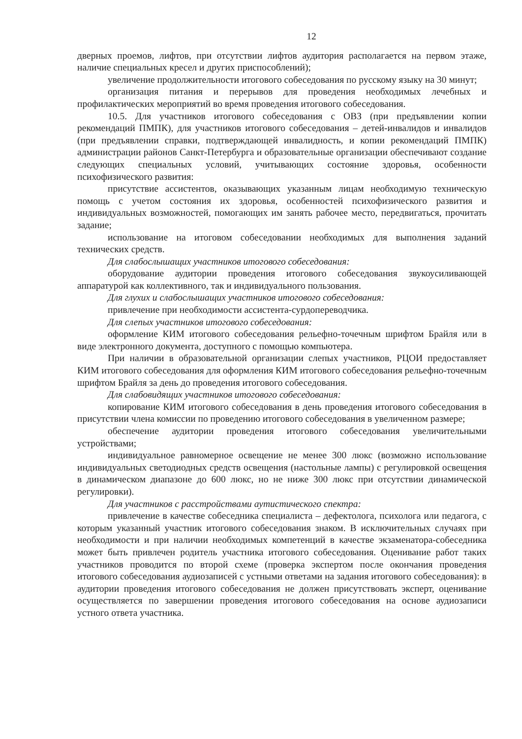12
дверных проемов, лифтов, при отсутствии лифтов аудитория располагается на первом этаже, наличие специальных кресел и других приспособлений);
увеличение продолжительности итогового собеседования по русскому языку на 30 минут;
организация питания и перерывов для проведения необходимых лечебных и профилактических мероприятий во время проведения итогового собеседования.
10.5. Для участников итогового собеседования с ОВЗ (при предъявлении копии рекомендаций ПМПК), для участников итогового собеседования – детей-инвалидов и инвалидов (при предъявлении справки, подтверждающей инвалидность, и копии рекомендаций ПМПК) администрации районов Санкт-Петербурга и образовательные организации обеспечивают создание следующих специальных условий, учитывающих состояние здоровья, особенности психофизического развития:
присутствие ассистентов, оказывающих указанным лицам необходимую техническую помощь с учетом состояния их здоровья, особенностей психофизического развития и индивидуальных возможностей, помогающих им занять рабочее место, передвигаться, прочитать задание;
использование на итоговом собеседовании необходимых для выполнения заданий технических средств.
Для слабослышащих участников итогового собеседования:
оборудование аудитории проведения итогового собеседования звукоусиливающей аппаратурой как коллективного, так и индивидуального пользования.
Для глухих и слабослышащих участников итогового собеседования:
привлечение при необходимости ассистента-сурдопереводчика.
Для слепых участников итогового собеседования:
оформление КИМ итогового собеседования рельефно-точечным шрифтом Брайля или в виде электронного документа, доступного с помощью компьютера.
При наличии в образовательной организации слепых участников, РЦОИ предоставляет КИМ итогового собеседования для оформления КИМ итогового собеседования рельефно-точечным шрифтом Брайля за день до проведения итогового собеседования.
Для слабовидящих участников итогового собеседования:
копирование КИМ итогового собеседования в день проведения итогового собеседования в присутствии члена комиссии по проведению итогового собеседования в увеличенном размере;
обеспечение аудитории проведения итогового собеседования увеличительными устройствами;
индивидуальное равномерное освещение не менее 300 люкс (возможно использование индивидуальных светодиодных средств освещения (настольные лампы) с регулировкой освещения в динамическом диапазоне до 600 люкс, но не ниже 300 люкс при отсутствии динамической регулировки).
Для участников с расстройствами аутистического спектра:
привлечение в качестве собеседника специалиста – дефектолога, психолога или педагога, с которым указанный участник итогового собеседования знаком. В исключительных случаях при необходимости и при наличии необходимых компетенций в качестве экзаменатора-собеседника может быть привлечен родитель участника итогового собеседования. Оценивание работ таких участников проводится по второй схеме (проверка экспертом после окончания проведения итогового собеседования аудиозаписей с устными ответами на задания итогового собеседования): в аудитории проведения итогового собеседования не должен присутствовать эксперт, оценивание осуществляется по завершении проведения итогового собеседования на основе аудиозаписи устного ответа участника.